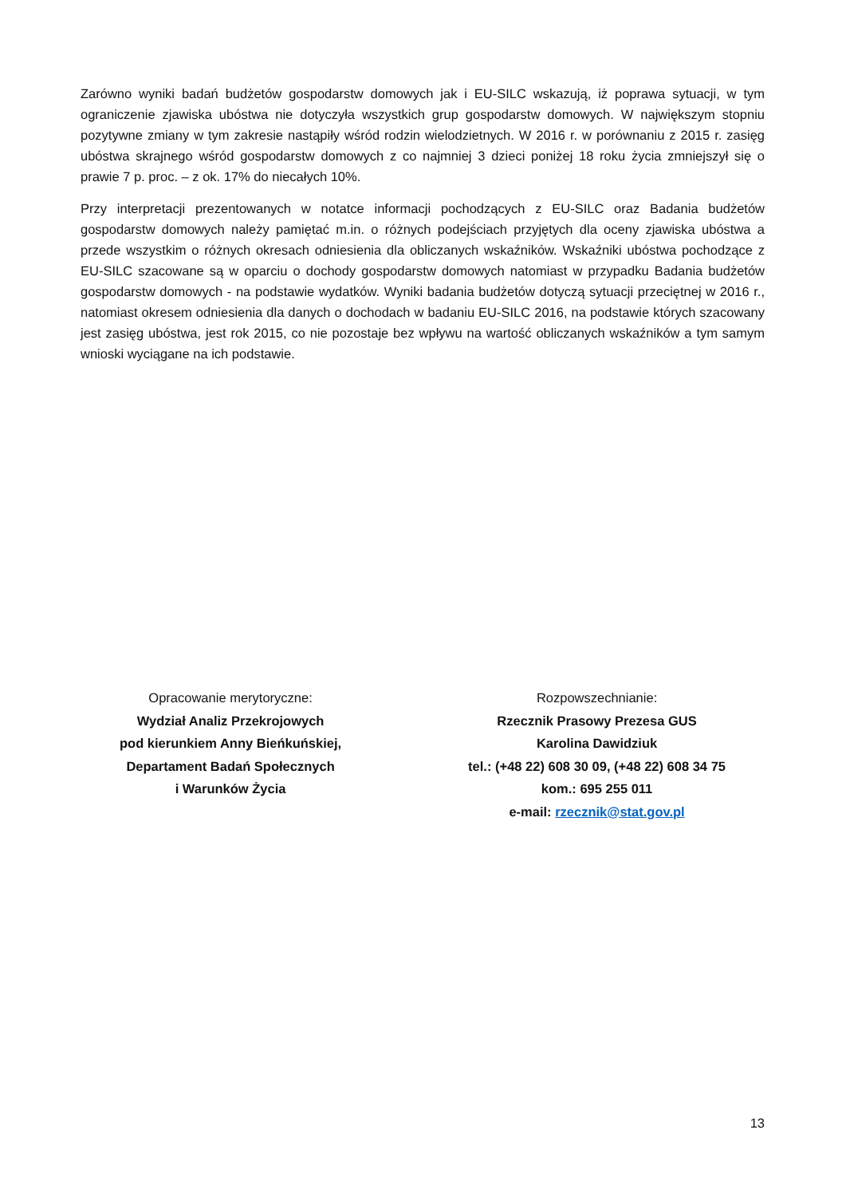Zarówno wyniki badań budżetów gospodarstw domowych jak i EU-SILC wskazują, iż poprawa sytuacji, w tym ograniczenie zjawiska ubóstwa nie dotyczyła wszystkich grup gospodarstw domowych. W największym stopniu pozytywne zmiany w tym zakresie nastąpiły wśród rodzin wielodzietnych. W 2016 r. w porównaniu z 2015 r. zasięg ubóstwa skrajnego wśród gospodarstw domowych z co najmniej 3 dzieci poniżej 18 roku życia zmniejszył się o prawie 7 p. proc. – z ok. 17% do niecałych 10%.
Przy interpretacji prezentowanych w notatce informacji pochodzących z EU-SILC oraz Badania budżetów gospodarstw domowych należy pamiętać m.in. o różnych podejściach przyjętych dla oceny zjawiska ubóstwa a przede wszystkim o różnych okresach odniesienia dla obliczanych wskaźników. Wskaźniki ubóstwa pochodzące z EU-SILC szacowane są w oparciu o dochody gospodarstw domowych natomiast w przypadku Badania budżetów gospodarstw domowych - na podstawie wydatków. Wyniki badania budżetów dotyczą sytuacji przeciętnej w 2016 r., natomiast okresem odniesienia dla danych o dochodach w badaniu EU-SILC 2016, na podstawie których szacowany jest zasięg ubóstwa, jest rok 2015, co nie pozostaje bez wpływu na wartość obliczanych wskaźników a tym samym wnioski wyciągane na ich podstawie.
Opracowanie merytoryczne:
Wydział Analiz Przekrojowych
pod kierunkiem Anny Bieńkuńskiej,
Departament Badań Społecznych
i Warunków Życia
Rozpowszechnianie:
Rzecznik Prasowy Prezesa GUS
Karolina Dawidziuk
tel.: (+48 22) 608 30 09, (+48 22) 608 34 75
kom.: 695 255 011
e-mail: rzecznik@stat.gov.pl
13